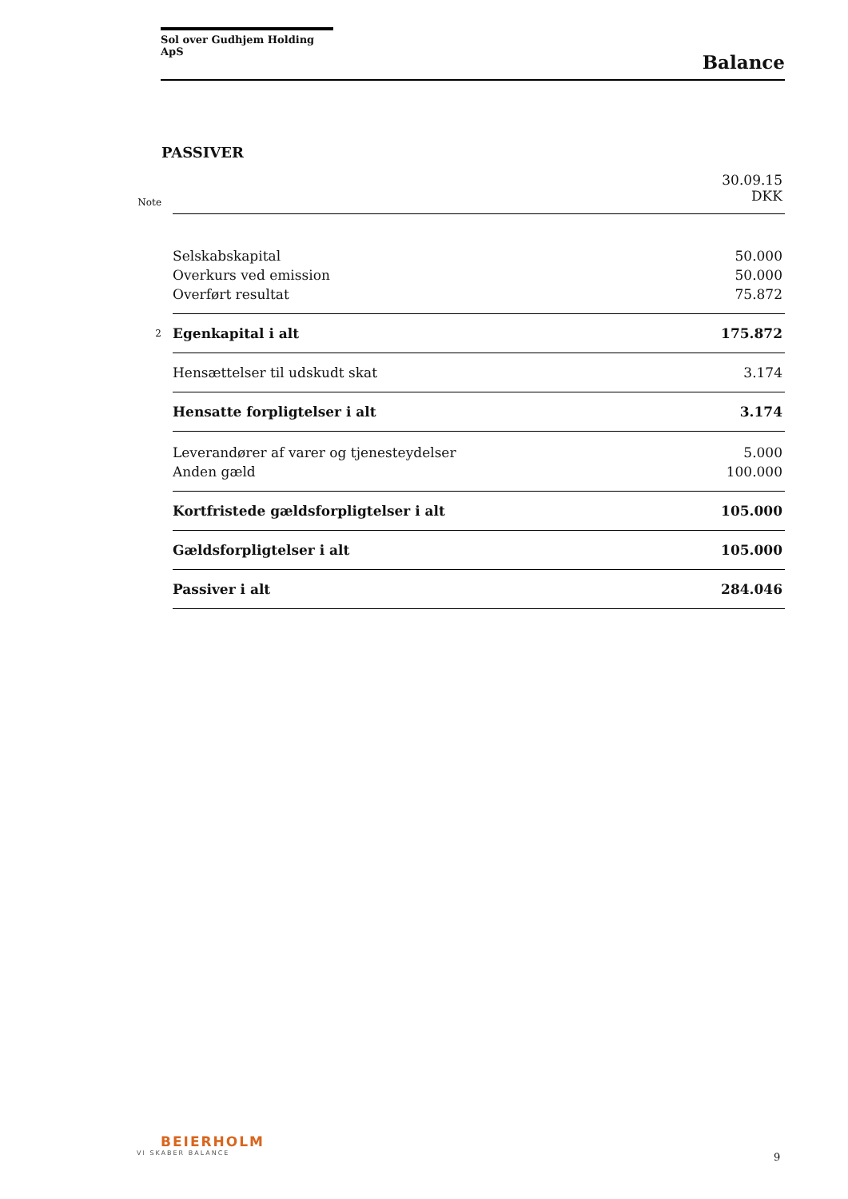Sol over Gudhjem Holding ApS
Balance
PASSIVER
| Note | | 30.09.15 DKK |
| | Selskabskapital | 50.000 |
| | Overkurs ved emission | 50.000 |
| | Overført resultat | 75.872 |
| 2 | Egenkapital i alt | 175.872 |
| | Hensættelser til udskudt skat | 3.174 |
| | Hensatte forpligtelser i alt | 3.174 |
| | Leverandører af varer og tjenesteydelser | 5.000 |
| | Anden gæld | 100.000 |
| | Kortfristede gældsforpligtelser i alt | 105.000 |
| | Gældsforpligtelser i alt | 105.000 |
| | Passiver i alt | 284.046 |
BEIERHOLM
VI SKABER BALANCE
9